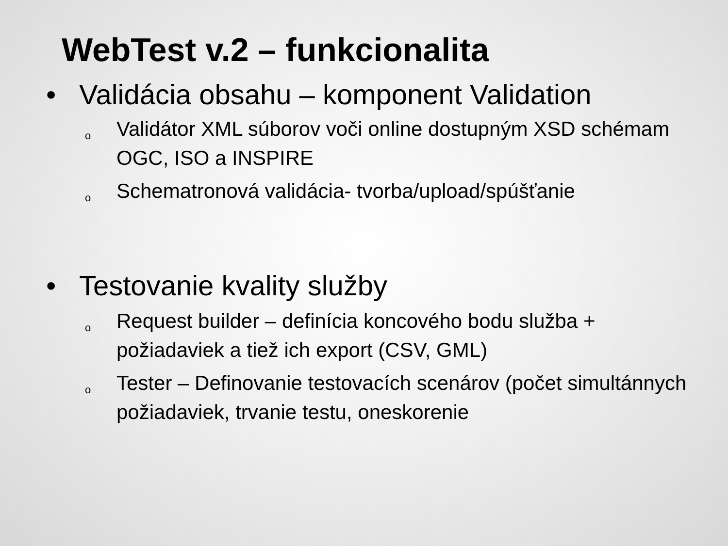WebTest v.2 – funkcionalita
• Validácia obsahu – komponent Validation
o Validátor XML súborov voči online dostupným XSD schémam OGC, ISO a INSPIRE
o Schematronová validácia- tvorba/upload/spúšťanie
• Testovanie kvality služby
o Request builder – definícia koncového bodu služba + požiadaviek a tiež ich export (CSV, GML)
o Tester – Definovanie testovacích scenárov (počet simultánnych požiadaviek, trvanie testu, oneskorenie